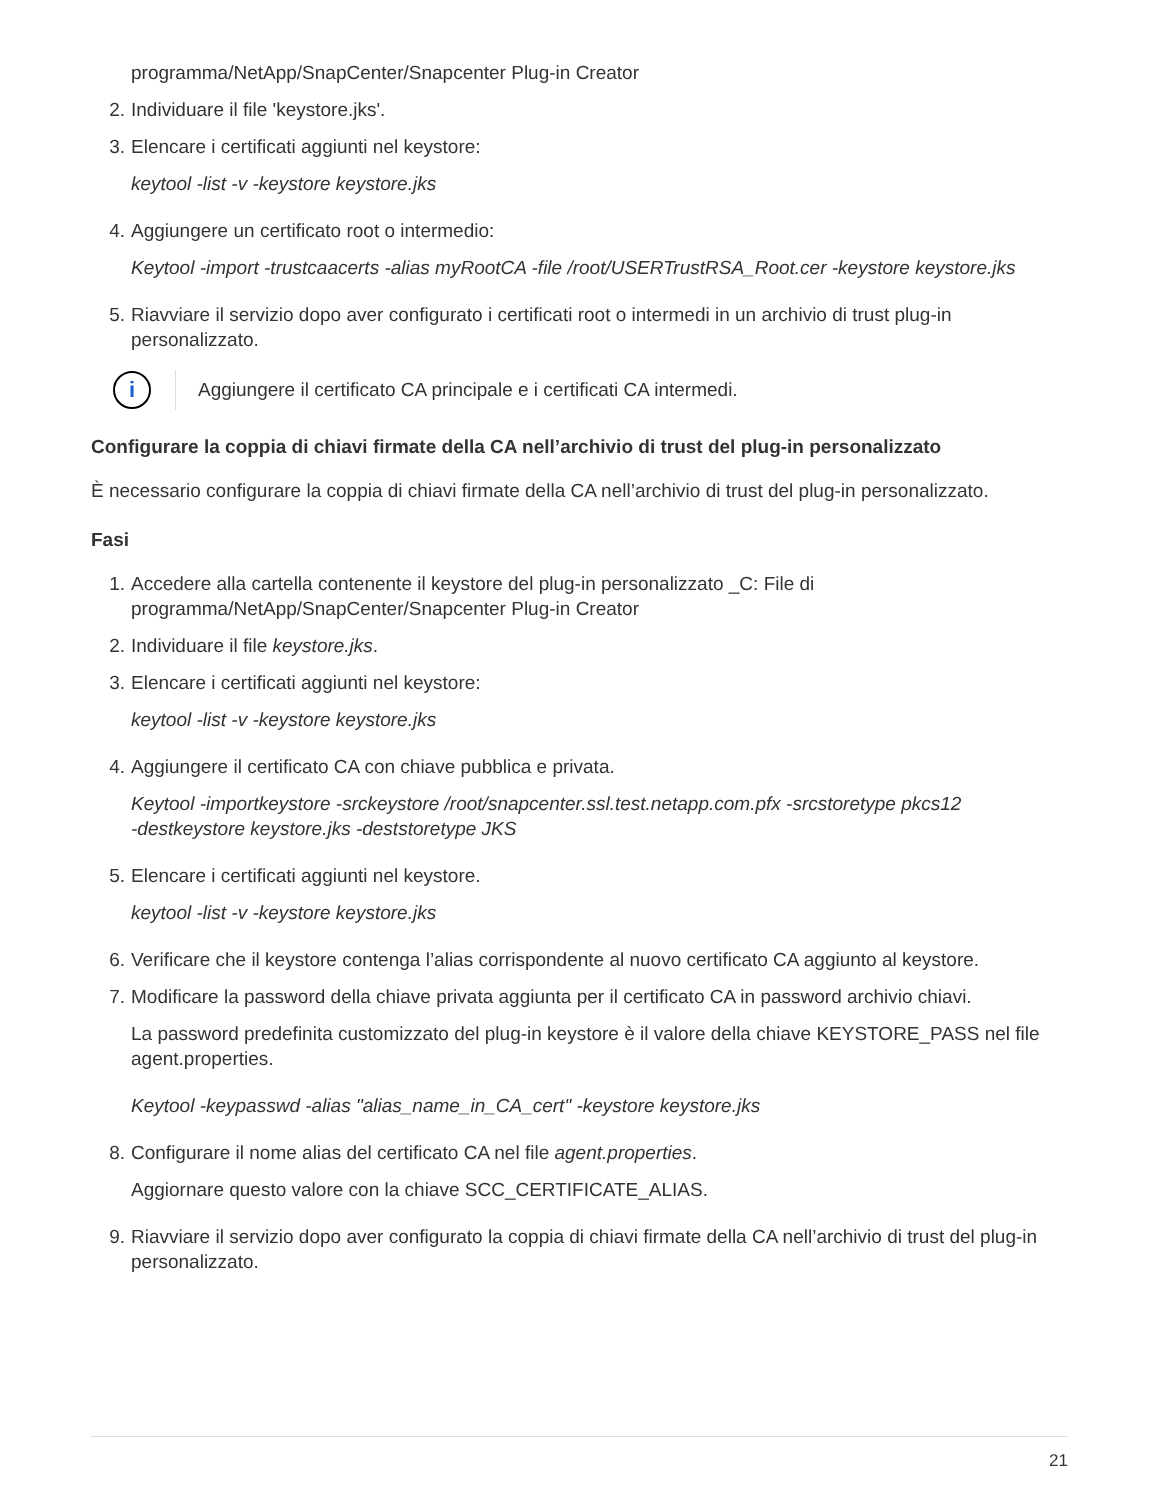programma/NetApp/SnapCenter/Snapcenter Plug-in Creator
2. Individuare il file 'keystore.jks'.
3. Elencare i certificati aggiunti nel keystore:
keytool -list -v -keystore keystore.jks
4. Aggiungere un certificato root o intermedio:
Keytool -import -trustcaacerts -alias myRootCA -file /root/USERTrustRSA_Root.cer -keystore keystore.jks
5. Riavviare il servizio dopo aver configurato i certificati root o intermedi in un archivio di trust plug-in personalizzato.
i
Aggiungere il certificato CA principale e i certificati CA intermedi.
Configurare la coppia di chiavi firmate della CA nell’archivio di trust del plug-in personalizzato
È necessario configurare la coppia di chiavi firmate della CA nell’archivio di trust del plug-in personalizzato.
Fasi
1. Accedere alla cartella contenente il keystore del plug-in personalizzato _C: File di
programma/NetApp/SnapCenter/Snapcenter Plug-in Creator
2. Individuare il file keystore.jks.
3. Elencare i certificati aggiunti nel keystore:
keytool -list -v -keystore keystore.jks
4. Aggiungere il certificato CA con chiave pubblica e privata.
Keytool -importkeystore -srckeystore /root/snapcenter.ssl.test.netapp.com.pfx -srcstoretype pkcs12
-destkeystore keystore.jks -deststoretype JKS
5. Elencare i certificati aggiunti nel keystore.
keytool -list -v -keystore keystore.jks
6. Verificare che il keystore contenga l’alias corrispondente al nuovo certificato CA aggiunto al keystore.
7. Modificare la password della chiave privata aggiunta per il certificato CA in password archivio chiavi.
La password predefinita customizzato del plug-in keystore è il valore della chiave KEYSTORE_PASS nel file agent.properties.
Keytool -keypasswd -alias "alias_name_in_CA_cert" -keystore keystore.jks
8. Configurare il nome alias del certificato CA nel file agent.properties.
Aggiornare questo valore con la chiave SCC_CERTIFICATE_ALIAS.
9. Riavviare il servizio dopo aver configurato la coppia di chiavi firmate della CA nell’archivio di trust del plug-in personalizzato.
21